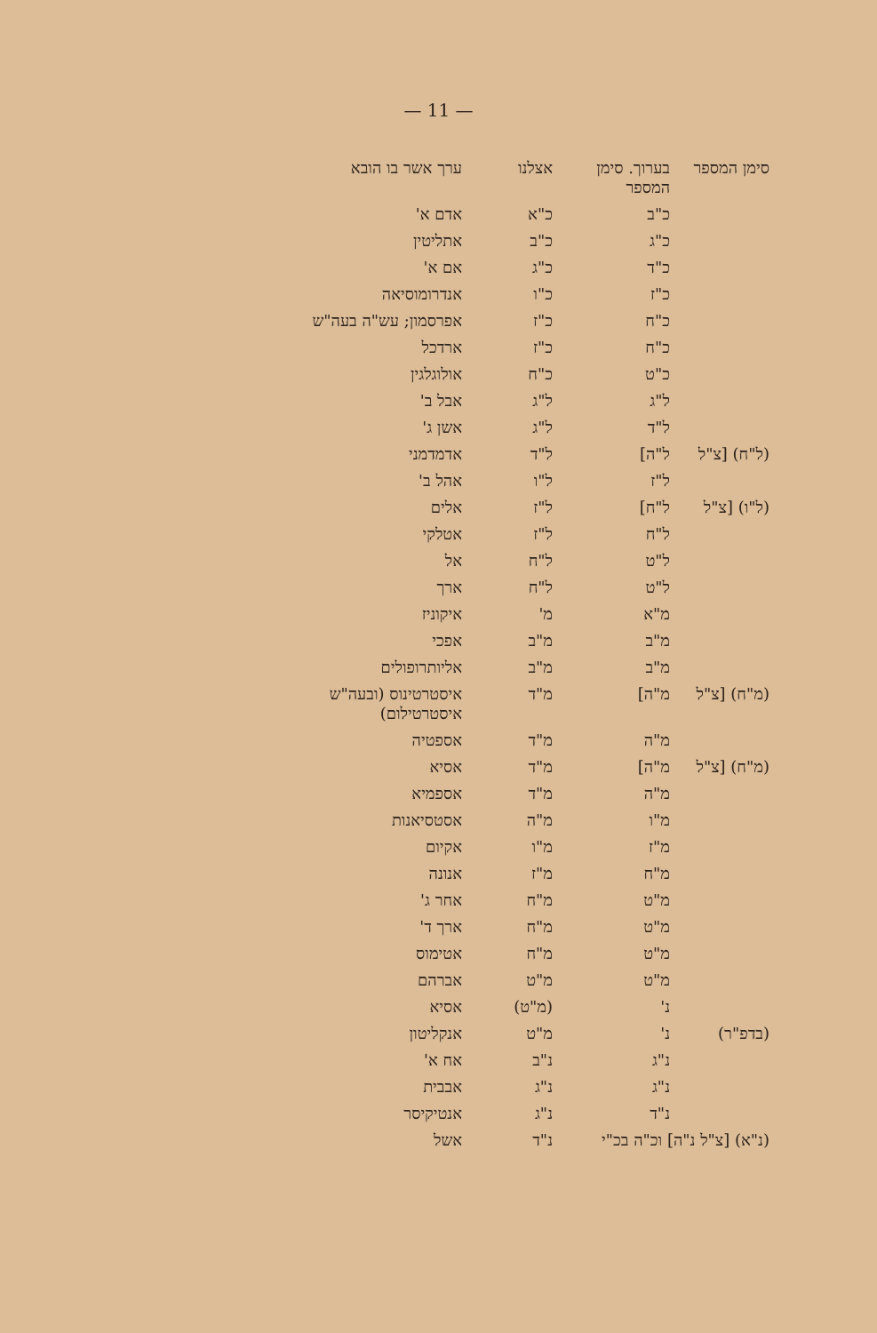— 11 —
| סימן המספר | בערוך. סימן המספר | אצלנו | ערך אשר בו הובא |
| --- | --- | --- | --- |
| | כ"ב | כ"א | אדם א' |
| | כ"ג | כ"ב | אתליטין |
| | כ"ד | כ"ג | אם א' |
| | כ"ז | כ"ו | אנדרומוסיאה |
| | כ"ח | כ"ז | אפרסמון; עש"ה בעה"ש |
| | כ"ח | כ"ז | ארדכל |
| | כ"ט | כ"ח | אולוגלגין |
| | ל"ג | ל"ג | אבל ב' |
| | ל"ד | ל"ג | אשן ג' |
| (ל"ח) [צ"ל | ל"ה] | ל"ד | אדמדמני |
| | ל"ז | ל"ו | אהל ב' |
| (ל"ו) [צ"ל | ל"ח] | ל"ז | אלים |
| | ל"ח | ל"ז | אטלקי |
| | ל"ט | ל"ח | אל |
| | ל"ט | ל"ח | ארך |
| | מ"א | מ' | איקוניז |
| | מ"ב | מ"ב | אפכי |
| | מ"ב | מ"ב | אליותרופולים |
| (מ"ח) [צ"ל | מ"ה] | מ"ד | איסטרטינוס (ובעה"ש איסטרטילום) |
| | מ"ה | מ"ד | אספטיה |
| (מ"ח) [צ"ל | מ"ה] | מ"ד | אסיא |
| | מ"ה | מ"ד | אספמיא |
| | מ"ו | מ"ה | אסטסיאנות |
| | מ"ז | מ"ו | אקיום |
| | מ"ח | מ"ז | אנונה |
| | מ"ט | מ"ח | אחר ג' |
| | מ"ט | מ"ח | ארך ד' |
| | מ"ט | מ"ח | אטימוס |
| | מ"ט | מ"ט | אברהם |
| | נ' | (מ"ט) | אסיא |
| (בדפ"ר) | נ' | מ"ט | אנקליטון |
| | נ"ג | נ"ב | אח א' |
| | נ"ג | נ"ג | אבבית |
| | נ"ד | נ"ג | אנטיקיסר |
| (נ"א) [צ"ל נ"ה] וכ"ה בכ"י | | נ"ד | אשל |